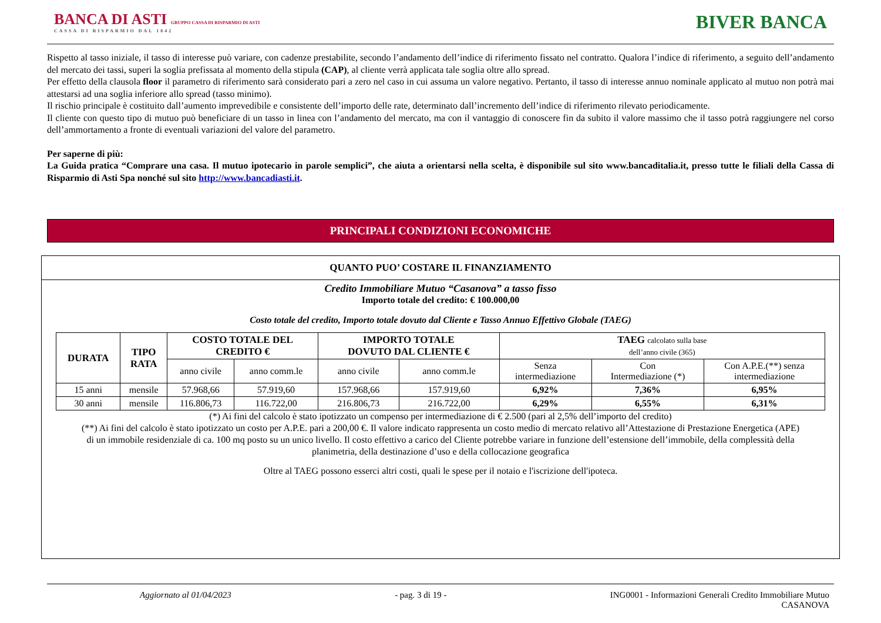BANCA DI ASTI GRUPPO CASSA DI RISPARMIO DI ASTI
CASSA DI RISPARMIO DAL 1842
BIVER BANCA
Rispetto al tasso iniziale, il tasso di interesse può variare, con cadenze prestabilite, secondo l’andamento dell’indice di riferimento fissato nel contratto. Qualora l’indice di riferimento, a seguito dell’andamento del mercato dei tassi, superi la soglia prefissata al momento della stipula (CAP), al cliente verrà applicata tale soglia oltre allo spread.
Per effetto della clausola floor il parametro di riferimento sarà considerato pari a zero nel caso in cui assuma un valore negativo. Pertanto, il tasso di interesse annuo nominale applicato al mutuo non potrà mai attestarsi ad una soglia inferiore allo spread (tasso minimo).
Il rischio principale è costituito dall’aumento imprevedibile e consistente dell’importo delle rate, determinato dall’incremento dell’indice di riferimento rilevato periodicamente.
Il cliente con questo tipo di mutuo può beneficiare di un tasso in linea con l’andamento del mercato, ma con il vantaggio di conoscere fin da subito il valore massimo che il tasso potrà raggiungere nel corso dell’ammortamento a fronte di eventuali variazioni del valore del parametro.
Per saperne di più:
La Guida pratica “Comprare una casa. Il mutuo ipotecario in parole semplici”, che aiuta a orientarsi nella scelta, è disponibile sul sito www.bancaditalia.it, presso tutte le filiali della Cassa di Risparmio di Asti Spa nonché sul sito http://www.bancadiasti.it.
PRINCIPALI CONDIZIONI ECONOMICHE
QUANTO PUO’ COSTARE IL FINANZIAMENTO
Credito Immobiliare Mutuo “Casanova” a tasso fisso
Importo totale del credito: € 100.000,00
Costo totale del credito, Importo totale dovuto dal Cliente e Tasso Annuo Effettivo Globale (TAEG)
| DURATA | TIPO RATA | COSTO TOTALE DEL CREDITO € | | IMPORTO TOTALE DOVUTO DAL CLIENTE € | | TAEG calcolato sulla base dell’anno civile (365) | | |
| --- | --- | --- | --- | --- | --- | --- | --- | --- |
| | | anno civile | anno comm.le | anno civile | anno comm.le | Senza intermediazione | Con Intermediazione (*) | Con A.P.E.(**) senza intermediazione |
| 15 anni | mensile | 57.968,66 | 57.919,60 | 157.968,66 | 157.919,60 | 6,92% | 7,36% | 6,95% |
| 30 anni | mensile | 116.806,73 | 116.722,00 | 216.806,73 | 216.722,00 | 6,29% | 6,55% | 6,31% |
(*) Ai fini del calcolo è stato ipotizzato un compenso per intermediazione di € 2.500 (pari al 2,5% dell’importo del credito)
(**) Ai fini del calcolo è stato ipotizzato un costo per A.P.E. pari a 200,00 €. Il valore indicato rappresenta un costo medio di mercato relativo all’Attestazione di Prestazione Energetica (APE) di un immobile residenziale di ca. 100 mq posto su un unico livello. Il costo effettivo a carico del Cliente potrebbe variare in funzione dell’estensione dell’immobile, della complessità della planimetria, della destinazione d’uso e della collocazione geografica
Oltre al TAEG possono esserci altri costi, quali le spese per il notaio e l'iscrizione dell'ipoteca.
Aggiornato al 01/04/2023 - pag. 3 di 19 - ING0001 - Informazioni Generali Credito Immobiliare Mutuo
CASANOVA